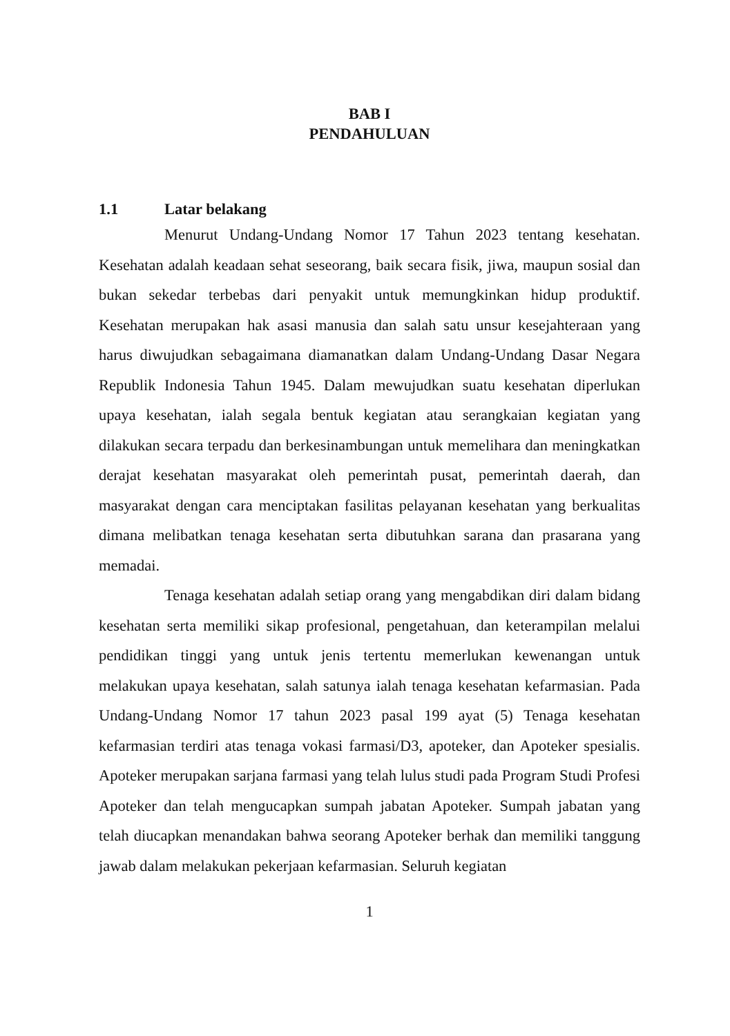BAB I
PENDAHULUAN
1.1 Latar belakang
Menurut Undang-Undang Nomor 17 Tahun 2023 tentang kesehatan. Kesehatan adalah keadaan sehat seseorang, baik secara fisik, jiwa, maupun sosial dan bukan sekedar terbebas dari penyakit untuk memungkinkan hidup produktif. Kesehatan merupakan hak asasi manusia dan salah satu unsur kesejahteraan yang harus diwujudkan sebagaimana diamanatkan dalam Undang-Undang Dasar Negara Republik Indonesia Tahun 1945. Dalam mewujudkan suatu kesehatan diperlukan upaya kesehatan, ialah segala bentuk kegiatan atau serangkaian kegiatan yang dilakukan secara terpadu dan berkesinambungan untuk memelihara dan meningkatkan derajat kesehatan masyarakat oleh pemerintah pusat, pemerintah daerah, dan masyarakat dengan cara menciptakan fasilitas pelayanan kesehatan yang berkualitas dimana melibatkan tenaga kesehatan serta dibutuhkan sarana dan prasarana yang memadai.
Tenaga kesehatan adalah setiap orang yang mengabdikan diri dalam bidang kesehatan serta memiliki sikap profesional, pengetahuan, dan keterampilan melalui pendidikan tinggi yang untuk jenis tertentu memerlukan kewenangan untuk melakukan upaya kesehatan, salah satunya ialah tenaga kesehatan kefarmasian. Pada Undang-Undang Nomor 17 tahun 2023 pasal 199 ayat (5) Tenaga kesehatan kefarmasian terdiri atas tenaga vokasi farmasi/D3, apoteker, dan Apoteker spesialis. Apoteker merupakan sarjana farmasi yang telah lulus studi pada Program Studi Profesi Apoteker dan telah mengucapkan sumpah jabatan Apoteker. Sumpah jabatan yang telah diucapkan menandakan bahwa seorang Apoteker berhak dan memiliki tanggung jawab dalam melakukan pekerjaan kefarmasian. Seluruh kegiatan
1